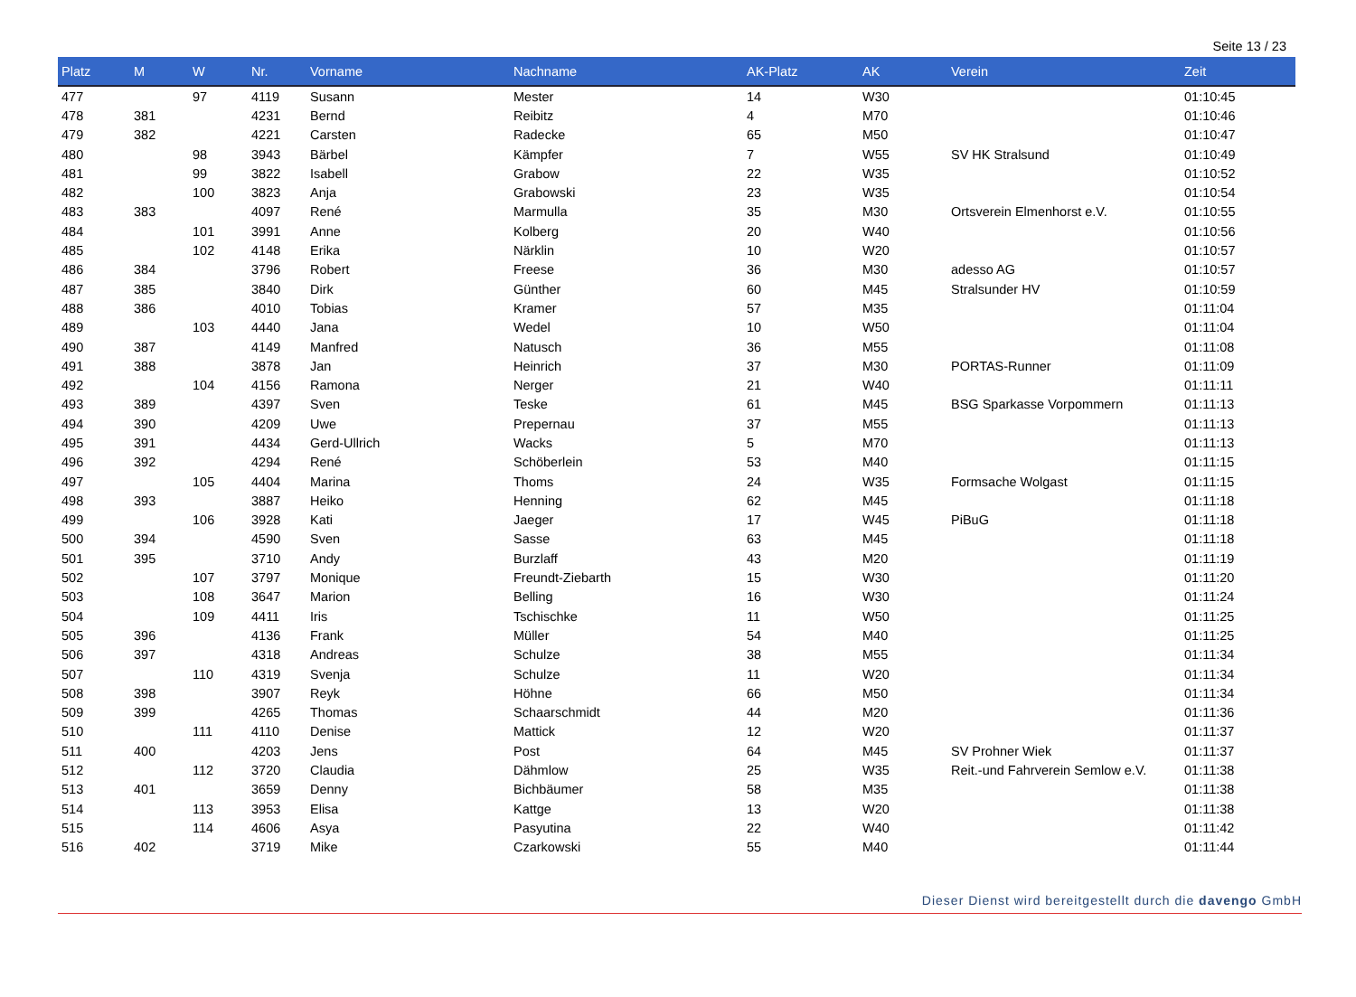Seite 13 / 23
| Platz | M | W | Nr. | Vorname | Nachname | AK-Platz | AK | Verein | Zeit |
| --- | --- | --- | --- | --- | --- | --- | --- | --- | --- |
| 477 | | 97 | 4119 | Susann | Mester | 14 | W30 | | 01:10:45 |
| 478 | 381 | | 4231 | Bernd | Reibitz | 4 | M70 | | 01:10:46 |
| 479 | 382 | | 4221 | Carsten | Radecke | 65 | M50 | | 01:10:47 |
| 480 | | 98 | 3943 | Bärbel | Kämpfer | 7 | W55 | SV HK Stralsund | 01:10:49 |
| 481 | | 99 | 3822 | Isabell | Grabow | 22 | W35 | | 01:10:52 |
| 482 | | 100 | 3823 | Anja | Grabowski | 23 | W35 | | 01:10:54 |
| 483 | 383 | | 4097 | René | Marmulla | 35 | M30 | Ortsverein Elmenhorst e.V. | 01:10:55 |
| 484 | | 101 | 3991 | Anne | Kolberg | 20 | W40 | | 01:10:56 |
| 485 | | 102 | 4148 | Erika | Närklin | 10 | W20 | | 01:10:57 |
| 486 | 384 | | 3796 | Robert | Freese | 36 | M30 | adesso AG | 01:10:57 |
| 487 | 385 | | 3840 | Dirk | Günther | 60 | M45 | Stralsunder HV | 01:10:59 |
| 488 | 386 | | 4010 | Tobias | Kramer | 57 | M35 | | 01:11:04 |
| 489 | | 103 | 4440 | Jana | Wedel | 10 | W50 | | 01:11:04 |
| 490 | 387 | | 4149 | Manfred | Natusch | 36 | M55 | | 01:11:08 |
| 491 | 388 | | 3878 | Jan | Heinrich | 37 | M30 | PORTAS-Runner | 01:11:09 |
| 492 | | 104 | 4156 | Ramona | Nerger | 21 | W40 | | 01:11:11 |
| 493 | 389 | | 4397 | Sven | Teske | 61 | M45 | BSG Sparkasse Vorpommern | 01:11:13 |
| 494 | 390 | | 4209 | Uwe | Prepernau | 37 | M55 | | 01:11:13 |
| 495 | 391 | | 4434 | Gerd-Ullrich | Wacks | 5 | M70 | | 01:11:13 |
| 496 | 392 | | 4294 | René | Schöberlein | 53 | M40 | | 01:11:15 |
| 497 | | 105 | 4404 | Marina | Thoms | 24 | W35 | Formsache Wolgast | 01:11:15 |
| 498 | 393 | | 3887 | Heiko | Henning | 62 | M45 | | 01:11:18 |
| 499 | | 106 | 3928 | Kati | Jaeger | 17 | W45 | PiBuG | 01:11:18 |
| 500 | 394 | | 4590 | Sven | Sasse | 63 | M45 | | 01:11:18 |
| 501 | 395 | | 3710 | Andy | Burzlaff | 43 | M20 | | 01:11:19 |
| 502 | | 107 | 3797 | Monique | Freundt-Ziebarth | 15 | W30 | | 01:11:20 |
| 503 | | 108 | 3647 | Marion | Belling | 16 | W30 | | 01:11:24 |
| 504 | | 109 | 4411 | Iris | Tschischke | 11 | W50 | | 01:11:25 |
| 505 | 396 | | 4136 | Frank | Müller | 54 | M40 | | 01:11:25 |
| 506 | 397 | | 4318 | Andreas | Schulze | 38 | M55 | | 01:11:34 |
| 507 | | 110 | 4319 | Svenja | Schulze | 11 | W20 | | 01:11:34 |
| 508 | 398 | | 3907 | Reyk | Höhne | 66 | M50 | | 01:11:34 |
| 509 | 399 | | 4265 | Thomas | Schaarschmidt | 44 | M20 | | 01:11:36 |
| 510 | | 111 | 4110 | Denise | Mattick | 12 | W20 | | 01:11:37 |
| 511 | 400 | | 4203 | Jens | Post | 64 | M45 | SV Prohner Wiek | 01:11:37 |
| 512 | | 112 | 3720 | Claudia | Dähmlow | 25 | W35 | Reit.-und Fahrverein Semlow e.V. | 01:11:38 |
| 513 | 401 | | 3659 | Denny | Bichbäumer | 58 | M35 | | 01:11:38 |
| 514 | | 113 | 3953 | Elisa | Kattge | 13 | W20 | | 01:11:38 |
| 515 | | 114 | 4606 | Asya | Pasyutina | 22 | W40 | | 01:11:42 |
| 516 | 402 | | 3719 | Mike | Czarkowski | 55 | M40 | | 01:11:44 |
Dieser Dienst wird bereitgestellt durch die davengo GmbH